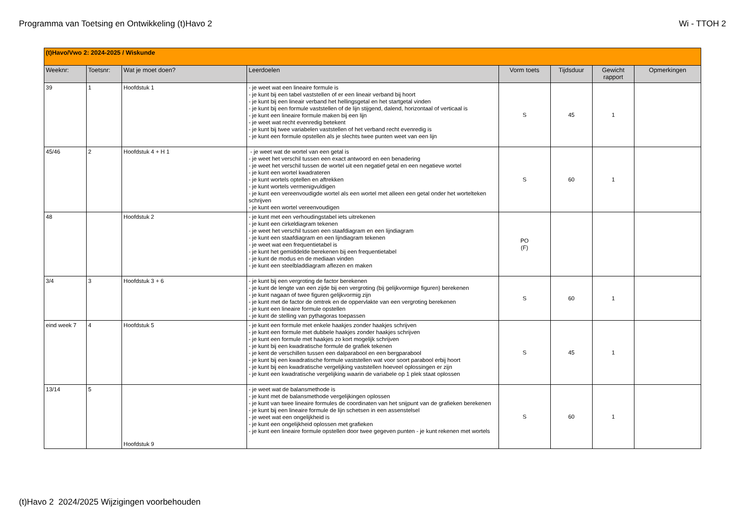Programma van Toetsing en Ontwikkeling (t)Havo 2 Wi - TTOH 2
| (t)Havo/Vwo 2: 2024-2025 / Wiskunde | | | | | | | |
| --- | --- | --- | --- | --- | --- | --- | --- |
| Weeknr: | Toetsnr: | Wat je moet doen? | Leerdoelen | Vorm toets | Tijdsduur | Gewicht rapport | Opmerkingen |
| 39 | 1 | Hoofdstuk 1 | - je weet wat een lineaire formule is - je kunt bij een tabel vaststellen of er een lineair verband bij hoort - je kunt bij een lineair verband het hellingsgetal en het startgetal vinden - je kunt bij een formule vaststellen of de lijn stijgend, dalend, horizontaal of verticaal is - je kunt een lineaire formule maken bij een lijn - je weet wat recht evenredig betekent - je kunt bij twee variabelen vaststellen of het verband recht evenredig is - je kunt een formule opstellen als je slechts twee punten weet van een lijn | S | 45 | 1 | |
| 45/46 | 2 | Hoofdstuk 4 + H 1 | - je weet wat de wortel van een getal is - je weet het verschil tussen een exact antwoord en een benadering - je weet het verschil tussen de wortel uit een negatief getal en een negatieve wortel - je kunt een wortel kwadrateren - je kunt wortels optellen en aftrekken - je kunt wortels vermenigvuldigen - je kunt een vereenvoudigde wortel als een wortel met alleen een getal onder het wortelteken schrijven - je kunt een wortel vereenvoudigen | S | 60 | 1 | |
| 48 | | Hoofdstuk 2 | - je kunt met een verhoudingstabel iets uitrekenen - je kunt een cirkeldiagram tekenen - je weet het verschil tussen een staafdiagram en een lijndiagram - je kunt een staafdiagram en een lijndiagram tekenen - je weet wat een frequentietabel is - je kunt het gemiddelde berekenen bij een frequentietabel - je kunt de modus en de mediaan vinden - je kunt een steelbladdiagram aflezen en maken | PO (F) | | | |
| 3/4 | 3 | Hoofdstuk 3 + 6 | - je kunt bij een vergroting de factor berekenen - je kunt de lengte van een zijde bij een vergroting (bij gelijkvormige figuren) berekenen - je kunt nagaan of twee figuren gelijkvormig zijn - je kunt met de factor de omtrek en de oppervlakte van een vergroting berekenen - je kunt een lineaire formule opstellen - je kunt de stelling van pythagoras toepassen | S | 60 | 1 | |
| eind week 7 | 4 | Hoofdstuk 5 | - je kunt een formule met enkele haakjes zonder haakjes schrijven - je kunt een formule met dubbele haakjes zonder haakjes schrijven - je kunt een formule met haakjes zo kort mogelijk schrijven - je kunt bij een kwadratische formule de grafiek tekenen - je kent de verschillen tussen een dalparabool en een bergparabool - je kunt bij een kwadratische formule vaststellen wat voor soort parabool erbij hoort - je kunt bij een kwadratische vergelijking vaststellen hoeveel oplossingen er zijn - je kunt een kwadratische vergelijking waarin de variabele op 1 plek staat oplossen | S | 45 | 1 | |
| 13/14 | 5 | Hoofdstuk 9 | - je weet wat de balansmethode is - je kunt met de balansmethode vergelijkingen oplossen - je kunt van twee lineaire formules de coordinaten van het snijpunt van de grafieken berekenen - je kunt bij een lineaire formule de lijn schetsen in een assenstelsel - je weet wat een ongelijkheid is - je kunt een ongelijkheid oplossen met grafieken - je kunt een lineaire formule opstellen door twee gegeven punten - je kunt rekenen met wortels | S | 60 | 1 | |
(t)Havo 2 2024/2025 Wijzigingen voorbehouden